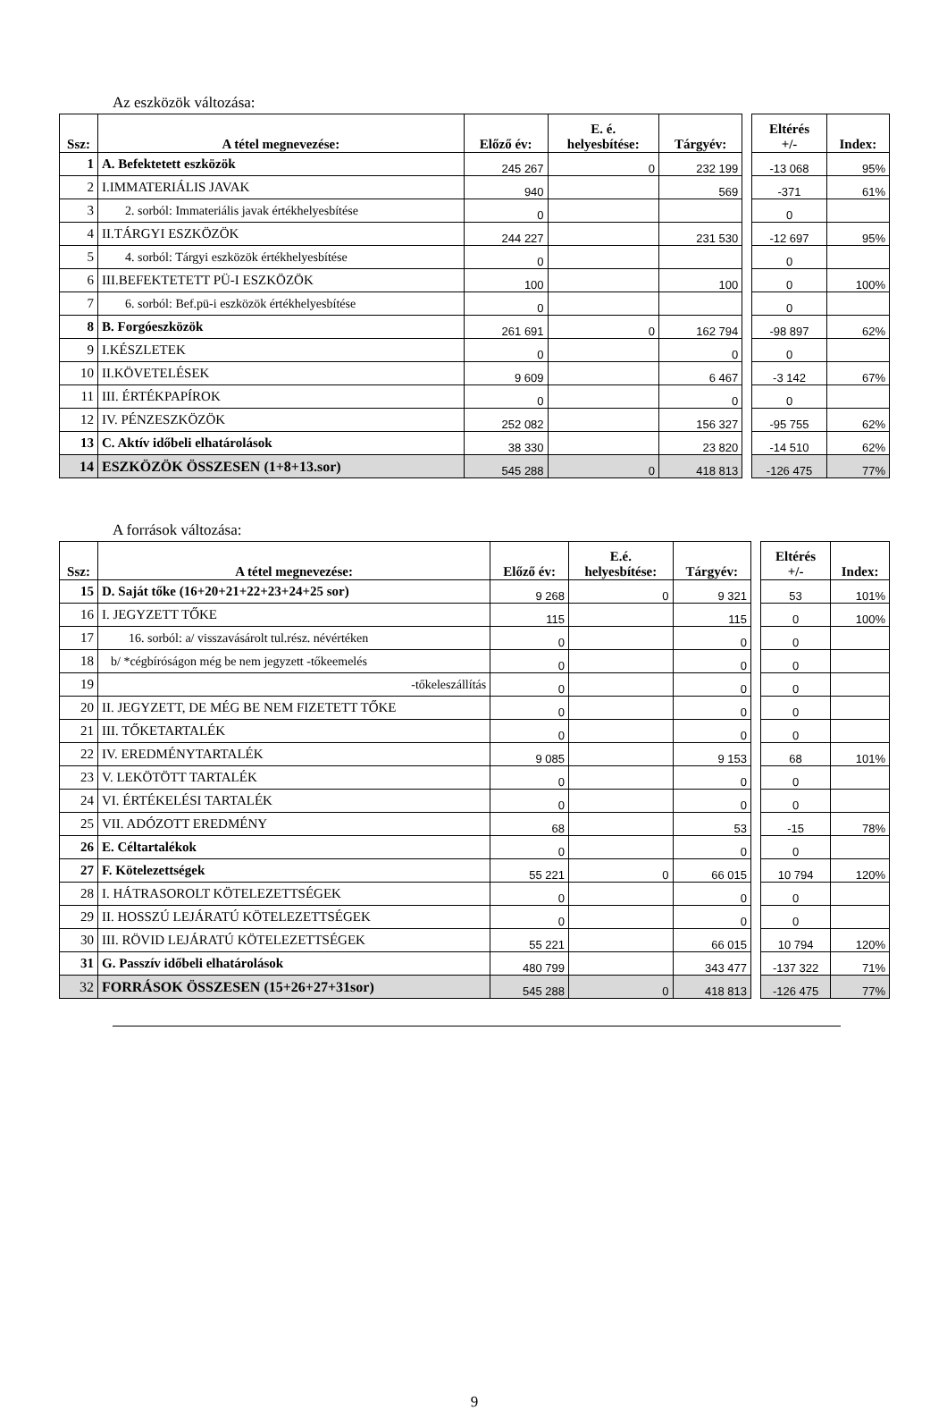Az eszközök változása:
| Ssz: | A tétel megnevezése: | Előző év: | E. é. helyesbítése: | Tárgyév: | | Eltérés +/- | Index: |
| 1 | A. Befektetett eszközök | 245 267 | 0 | 232 199 | | -13 068 | 95% |
| 2 | I.IMMATERIÁLIS JAVAK | 940 | | 569 | | -371 | 61% |
| 3 | 2. sorból: Immateriális javak értékhelyesbítése | 0 | | | | 0 | |
| 4 | II.TÁRGYI ESZKÖZÖK | 244 227 | | 231 530 | | -12 697 | 95% |
| 5 | 4. sorból: Tárgyi eszközök értékhelyesbítése | 0 | | | | 0 | |
| 6 | III.BEFEKTETETT PÜ-I ESZKÖZÖK | 100 | | 100 | | 0 | 100% |
| 7 | 6. sorból: Bef.pü-i eszközök értékhelyesbítése | 0 | | | | 0 | |
| 8 | B. Forgóeszközök | 261 691 | 0 | 162 794 | | -98 897 | 62% |
| 9 | I.KÉSZLETEK | 0 | | 0 | | 0 | |
| 10 | II.KÖVETELÉSEK | 9 609 | | 6 467 | | -3 142 | 67% |
| 11 | III. ÉRTÉKPAPÍROK | 0 | | 0 | | 0 | |
| 12 | IV. PÉNZESZKÖZÖK | 252 082 | | 156 327 | | -95 755 | 62% |
| 13 | C. Aktív időbeli elhatárolások | 38 330 | | 23 820 | | -14 510 | 62% |
| 14 | ESZKÖZÖK ÖSSZESEN (1+8+13.sor) | 545 288 | 0 | 418 813 | | -126 475 | 77% |
A források változása:
| Ssz: | A tétel megnevezése: | Előző év: | E.é. helyesbítése: | Tárgyév: | | Eltérés +/- | Index: |
| 15 | D. Saját tőke (16+20+21+22+23+24+25 sor) | 9 268 | 0 | 9 321 | | 53 | 101% |
| 16 | I. JEGYZETT TŐKE | 115 | | 115 | | 0 | 100% |
| 17 | 16. sorból: a/ visszavásárolt tul.rész. névértéken | 0 | | 0 | | 0 | |
| 18 | b/ *cégbíróságon még be nem jegyzett -tőkeemelés | 0 | | 0 | | 0 | |
| 19 | -tőkeleszállítás | 0 | | 0 | | 0 | |
| 20 | II. JEGYZETT, DE MÉG BE NEM FIZETETT TŐKE | 0 | | 0 | | 0 | |
| 21 | III. TŐKETARTALÉK | 0 | | 0 | | 0 | |
| 22 | IV. EREDMÉNYTARTALÉK | 9 085 | | 9 153 | | 68 | 101% |
| 23 | V. LEKÖTÖTT TARTALÉK | 0 | | 0 | | 0 | |
| 24 | VI. ÉRTÉKELÉSI TARTALÉK | 0 | | 0 | | 0 | |
| 25 | VII. ADÓZOTT EREDMÉNY | 68 | | 53 | | -15 | 78% |
| 26 | E. Céltartalékok | 0 | | 0 | | 0 | |
| 27 | F. Kötelezettségek | 55 221 | 0 | 66 015 | | 10 794 | 120% |
| 28 | I. HÁTRASOROLT KÖTELEZETTSÉGEK | 0 | | 0 | | 0 | |
| 29 | II. HOSSZÚ LEJÁRATÚ KÖTELEZETTSÉGEK | 0 | | 0 | | 0 | |
| 30 | III. RÖVID LEJÁRATÚ KÖTELEZETTSÉGEK | 55 221 | | 66 015 | | 10 794 | 120% |
| 31 | G. Passzív időbeli elhatárolások | 480 799 | | 343 477 | | -137 322 | 71% |
| 32 | FORRÁSOK ÖSSZESEN (15+26+27+31sor) | 545 288 | 0 | 418 813 | | -126 475 | 77% |
9